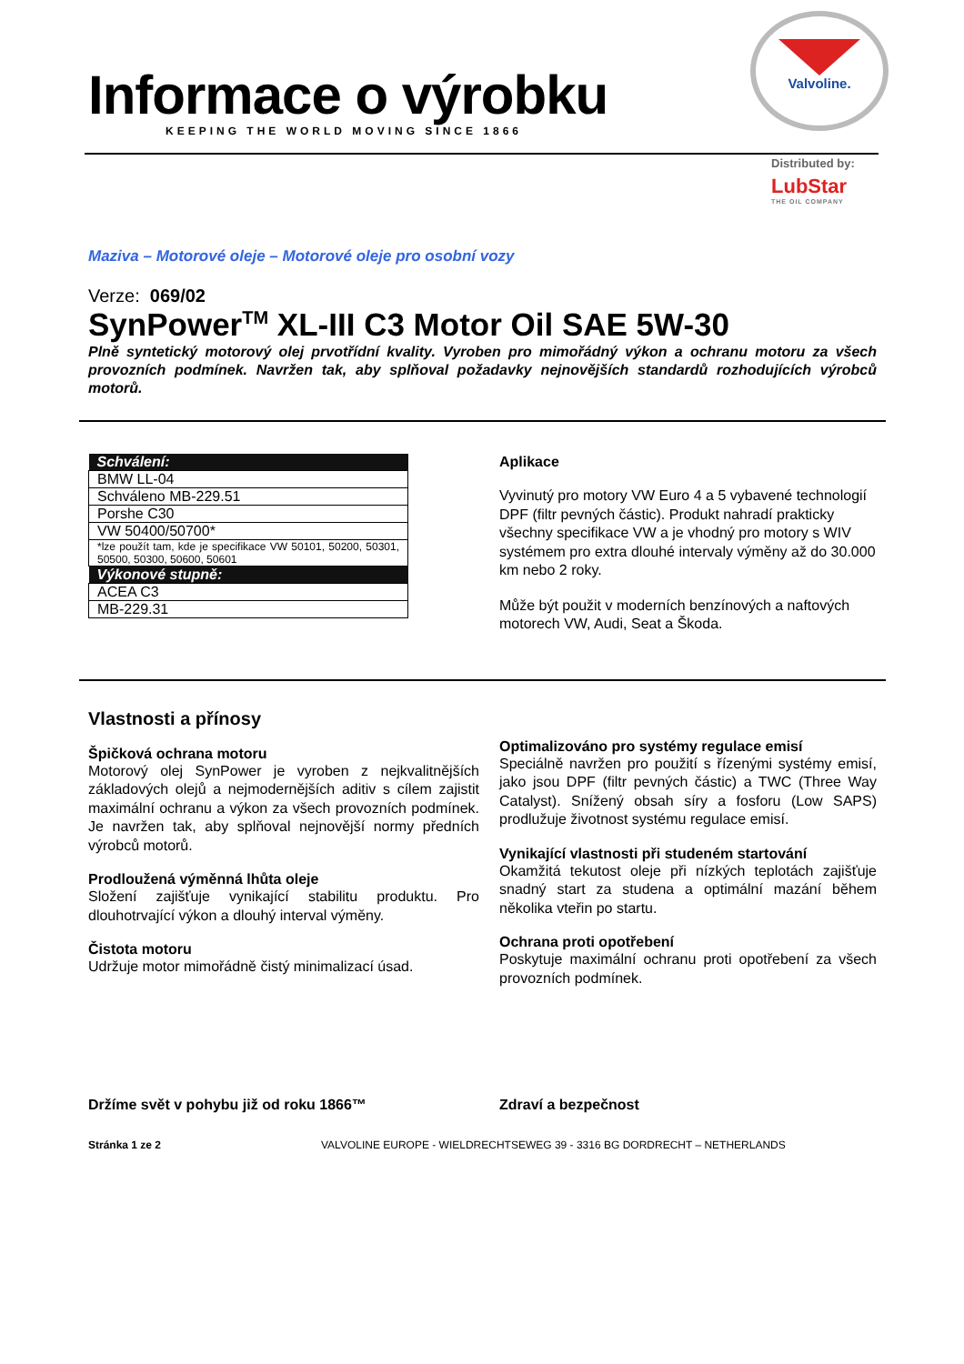Informace o výrobku
KEEPING THE WORLD MOVING SINCE 1866
Valvoline.
Distributed by:
LubStar
THE OIL COMPANY
Maziva – Motorové oleje – Motorové oleje pro osobní vozy
Verze: 069/02
SynPower<sup>TM</sup> XL-III C3 Motor Oil SAE 5W-30
Plně syntetický motorový olej prvotřídní kvality. Vyroben pro mimořádný výkon a ochranu motoru za všech provozních podmínek. Navržen tak, aby splňoval požadavky nejnovějších standardů rozhodujících výrobců motorů.
| Schválení: |
| --- |
| BMW LL-04 |
| Schváleno MB-229.51 |
| Porshe C30 |
| VW 50400/50700* |
| *lze použít tam, kde je specifikace VW 50101, 50200, 50301, 50500, 50300, 50600, 50601 |
| Výkonové stupně: |
| ACEA C3 |
| MB-229.31 |
Aplikace
Vyvinutý pro motory VW Euro 4 a 5 vybavené technologií DPF (filtr pevných částic). Produkt nahradí prakticky všechny specifikace VW a je vhodný pro motory s WIV systémem pro extra dlouhé intervaly výměny až do 30.000 km nebo 2 roky.
Může být použit v moderních benzínových a naftových motorech VW, Audi, Seat a Škoda.
Vlastnosti a přínosy
Špičková ochrana motoru
Motorový olej SynPower je vyroben z nejkvalitnějších základových olejů a nejmodernějších aditiv s cílem zajistit maximální ochranu a výkon za všech provozních podmínek. Je navržen tak, aby splňoval nejnovější normy předních výrobců motorů.
Prodloužená výměnná lhůta oleje
Složení zajišťuje vynikající stabilitu produktu. Pro dlouhotrvající výkon a dlouhý interval výměny.
Čistota motoru
Udržuje motor mimořádně čistý minimalizací úsad.
Optimalizováno pro systémy regulace emisí
Speciálně navržen pro použití s řízenými systémy emisí, jako jsou DPF (filtr pevných částic) a TWC (Three Way Catalyst). Snížený obsah síry a fosforu (Low SAPS) prodlužuje životnost systému regulace emisí.
Vynikající vlastnosti při studeném startování
Okamžitá tekutost oleje při nízkých teplotách zajišťuje snadný start za studena a optimální mazání během několika vteřin po startu.
Ochrana proti opotřebení
Poskytuje maximální ochranu proti opotřebení za všech provozních podmínek.
Držíme svět v pohybu již od roku 1866™
Zdraví a bezpečnost
Stránka 1 ze 2 VALVOLINE EUROPE - WIELDRECHTSEWEG 39 - 3316 BG DORDRECHT – NETHERLANDS